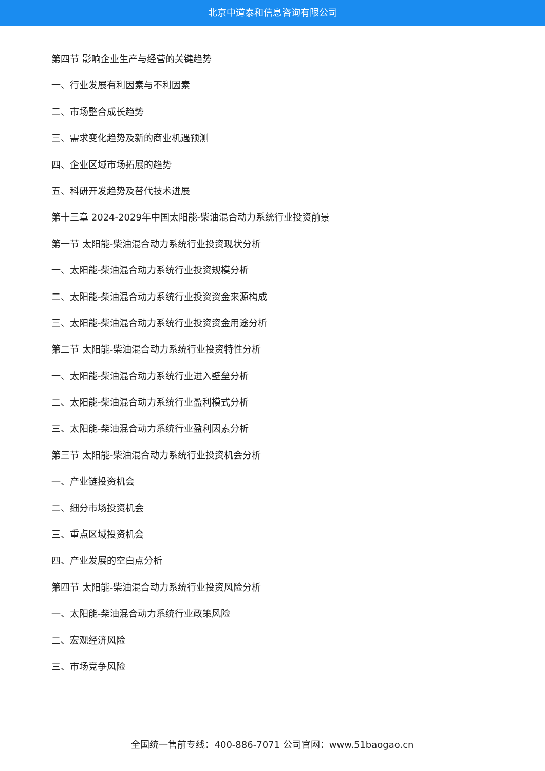北京中道泰和信息咨询有限公司
第四节 影响企业生产与经营的关键趋势
一、行业发展有利因素与不利因素
二、市场整合成长趋势
三、需求变化趋势及新的商业机遇预测
四、企业区域市场拓展的趋势
五、科研开发趋势及替代技术进展
第十三章 2024-2029年中国太阳能-柴油混合动力系统行业投资前景
第一节 太阳能-柴油混合动力系统行业投资现状分析
一、太阳能-柴油混合动力系统行业投资规模分析
二、太阳能-柴油混合动力系统行业投资资金来源构成
三、太阳能-柴油混合动力系统行业投资资金用途分析
第二节 太阳能-柴油混合动力系统行业投资特性分析
一、太阳能-柴油混合动力系统行业进入壁垒分析
二、太阳能-柴油混合动力系统行业盈利模式分析
三、太阳能-柴油混合动力系统行业盈利因素分析
第三节 太阳能-柴油混合动力系统行业投资机会分析
一、产业链投资机会
二、细分市场投资机会
三、重点区域投资机会
四、产业发展的空白点分析
第四节 太阳能-柴油混合动力系统行业投资风险分析
一、太阳能-柴油混合动力系统行业政策风险
二、宏观经济风险
三、市场竞争风险
全国统一售前专线：400-886-7071 公司官网：www.51baogao.cn